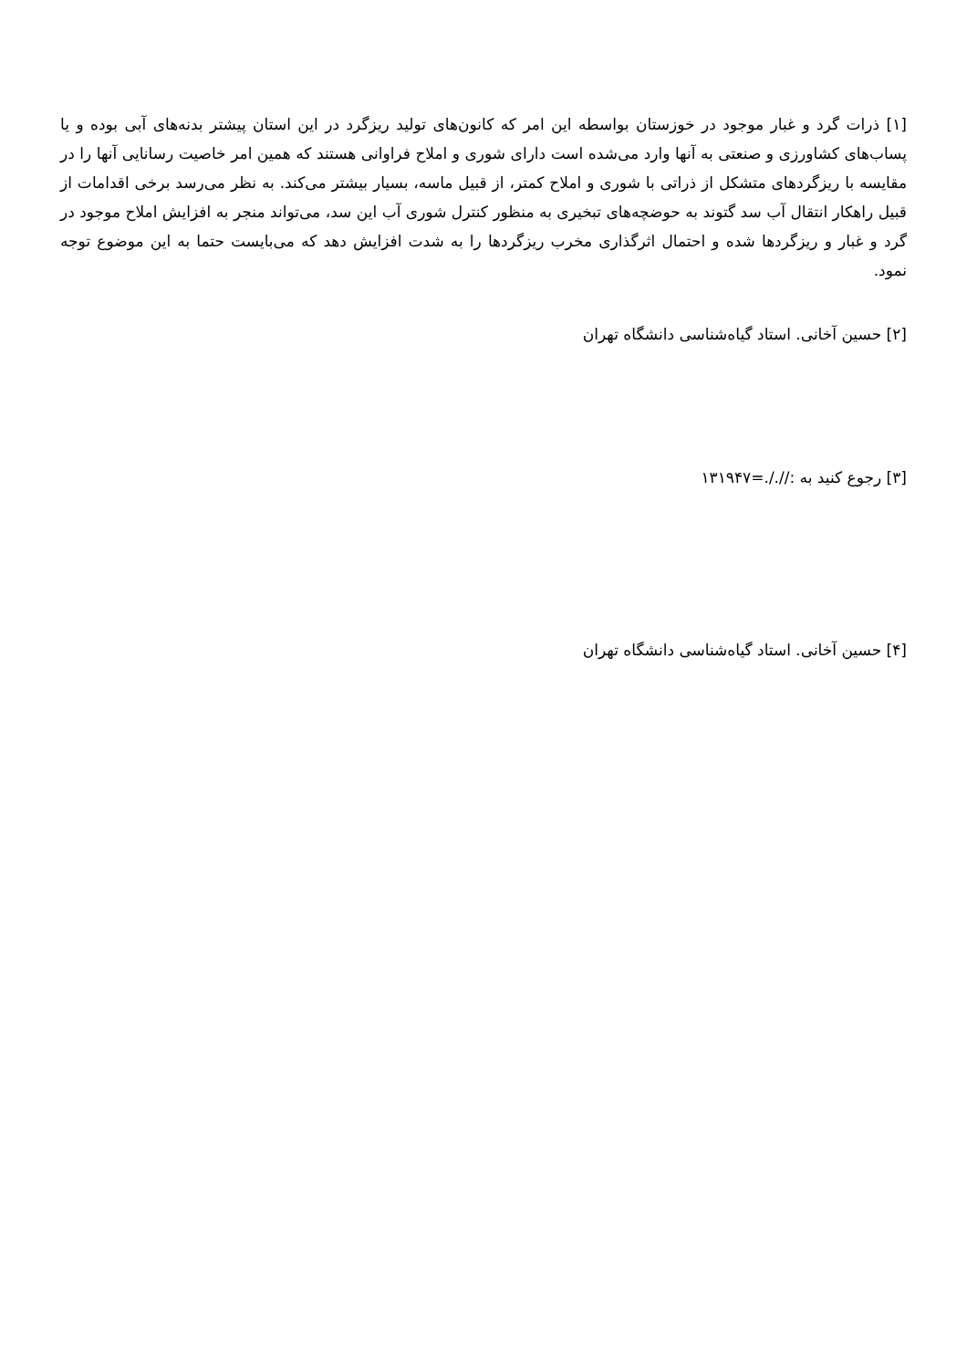[۱] ذرات گرد و غبار موجود در خوزستان بواسطه این امر که کانون‌های تولید ریزگرد در این استان پیشتر بدنه‌های آبی بوده و یا پساب‌های کشاورزی و صنعتی به آنها وارد می‌شده است دارای شوری و املاح فراوانی هستند که همین امر خاصیت رسانایی آنها را در مقایسه با ریزگردهای متشکل از ذراتی با شوری و املاح کمتر، از قبیل ماسه، بسیار بیشتر می‌کند. به نظر می‌رسد برخی اقدامات از قبیل راهکار انتقال آب سد گتوند به حوضچه‌های تبخیری به منظور کنترل شوری آب این سد، می‌تواند منجر به افزایش املاح موجود در گرد و غبار و ریزگردها شده و احتمال اثرگذاری مخرب ریزگردها را به شدت افزایش دهد که می‌بایست حتما به این موضوع توجه نمود.
[۲] حسین آخانی. استاد گیاه‌شناسی دانشگاه تهران
[۳] رجوع کنید به ://./.=۱۳۱۹۴۷
[۴] حسین آخانی. استاد گیاه‌شناسی دانشگاه تهران